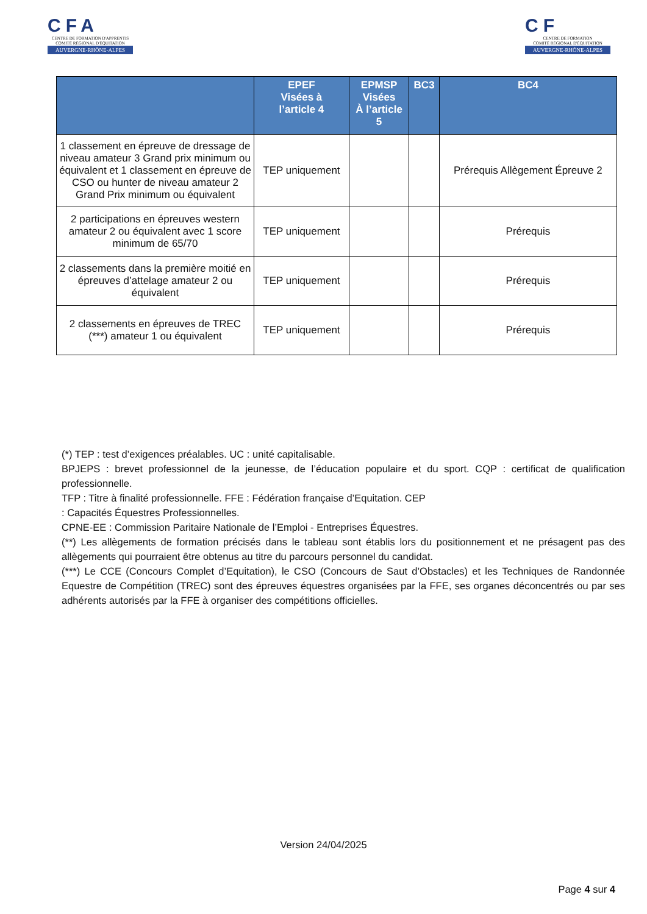CFA
CENTRE DE FORMATION D'APPRENTIS
COMITÉ RÉGIONAL D'ÉQUITATION
AUVERGNE-RHÔNE-ALPES
CF
CENTRE DE FORMATION
COMITÉ RÉGIONAL D'ÉQUITATION
AUVERGNE-RHÔNE-ALPES
| | EPEF Visées à l’article 4 | EPMSP Visées À l’article 5 | BC3 | BC4 |
| --- | --- | --- | --- | --- |
| 1 classement en épreuve de dressage de niveau amateur 3 Grand prix minimum ou équivalent et 1 classement en épreuve de CSO ou hunter de niveau amateur 2 Grand Prix minimum ou équivalent | TEP uniquement | | | Prérequis Allègement Épreuve 2 |
| 2 participations en épreuves western amateur 2 ou équivalent avec 1 score minimum de 65/70 | TEP uniquement | | | Prérequis |
| 2 classements dans la première moitié en épreuves d’attelage amateur 2 ou équivalent | TEP uniquement | | | Prérequis |
| 2 classements en épreuves de TREC (***) amateur 1 ou équivalent | TEP uniquement | | | Prérequis |
(*) TEP : test d’exigences préalables. UC : unité capitalisable.
BPJEPS : brevet professionnel de la jeunesse, de l’éducation populaire et du sport. CQP : certificat de qualification professionnelle.
TFP : Titre à finalité professionnelle. FFE : Fédération française d’Equitation. CEP
: Capacités Équestres Professionnelles.
CPNE-EE : Commission Paritaire Nationale de l’Emploi - Entreprises Équestres.
(**) Les allègements de formation précisés dans le tableau sont établis lors du positionnement et ne présagent pas des allègements qui pourraient être obtenus au titre du parcours personnel du candidat.
(***) Le CCE (Concours Complet d’Equitation), le CSO (Concours de Saut d’Obstacles) et les Techniques de Randonnée Equestre de Compétition (TREC) sont des épreuves équestres organisées par la FFE, ses organes déconcentrés ou par ses adhérents autorisés par la FFE à organiser des compétitions officielles.
Version 24/04/2025
Page 4 sur 4